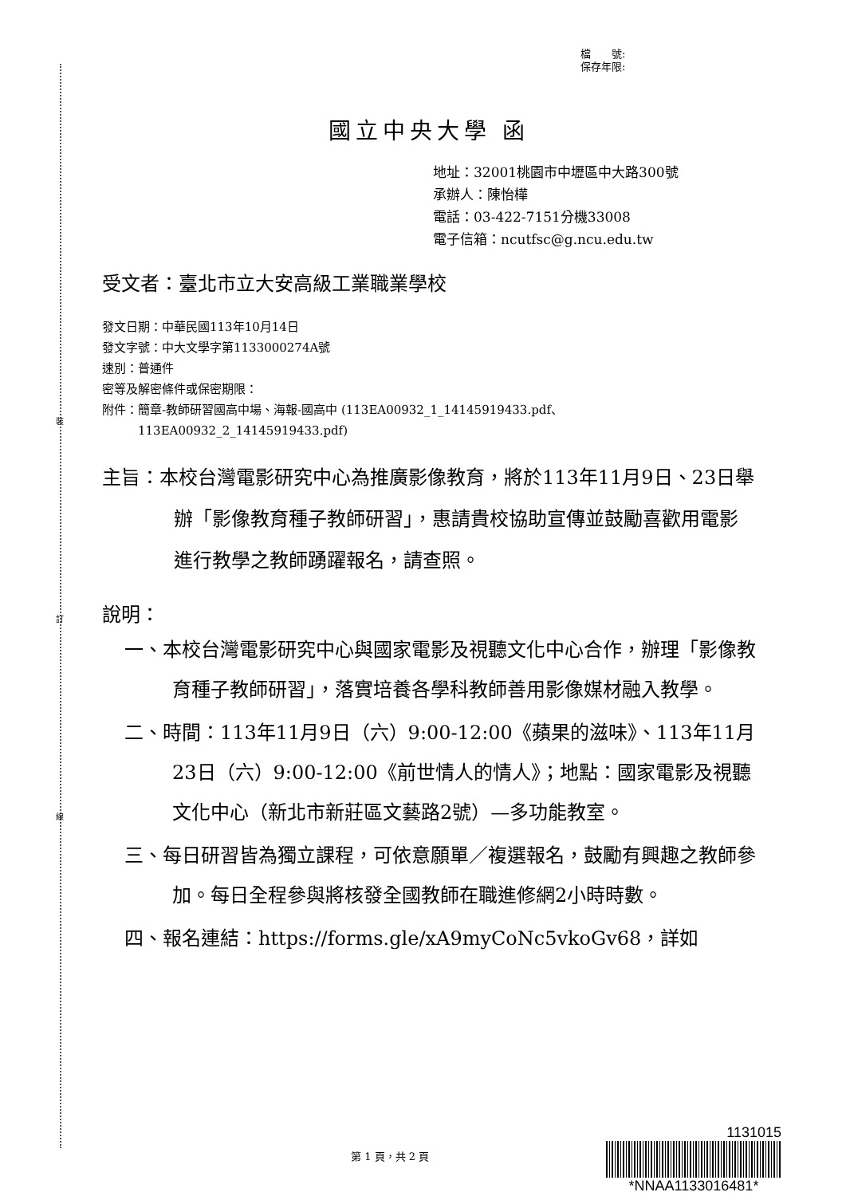裝
訂
線
檔　　號:
保存年限:
國立中央大學 函
地址：32001桃園市中壢區中大路300號
承辦人：陳怡樺
電話：03-422-7151分機33008
電子信箱：ncutfsc@g.ncu.edu.tw
受文者：臺北市立大安高級工業職業學校
發文日期：中華民國113年10月14日
發文字號：中大文學字第1133000274A號
速別：普通件
密等及解密條件或保密期限：
附件：簡章-教師研習國高中場、海報-國高中 (113EA00932_1_14145919433.pdf、
　　　113EA00932_2_14145919433.pdf)
主旨：本校台灣電影研究中心為推廣影像教育，將於113年11月9日、23日舉辦「影像教育種子教師研習」，惠請貴校協助宣傳並鼓勵喜歡用電影進行教學之教師踴躍報名，請查照。
說明：
一、本校台灣電影研究中心與國家電影及視聽文化中心合作，辦理「影像教育種子教師研習」，落實培養各學科教師善用影像媒材融入教學。
二、時間：113年11月9日（六）9:00-12:00《蘋果的滋味》、113年11月23日（六）9:00-12:00《前世情人的情人》；地點：國家電影及視聽文化中心（新北市新莊區文藝路2號）—多功能教室。
三、每日研習皆為獨立課程，可依意願單／複選報名，鼓勵有興趣之教師參加。每日全程參與將核發全國教師在職進修網2小時時數。
四、報名連結：https://forms.gle/xA9myCoNc5vkoGv68，詳如
第 1 頁，共 2 頁
1131015
*NNAA1133016481*